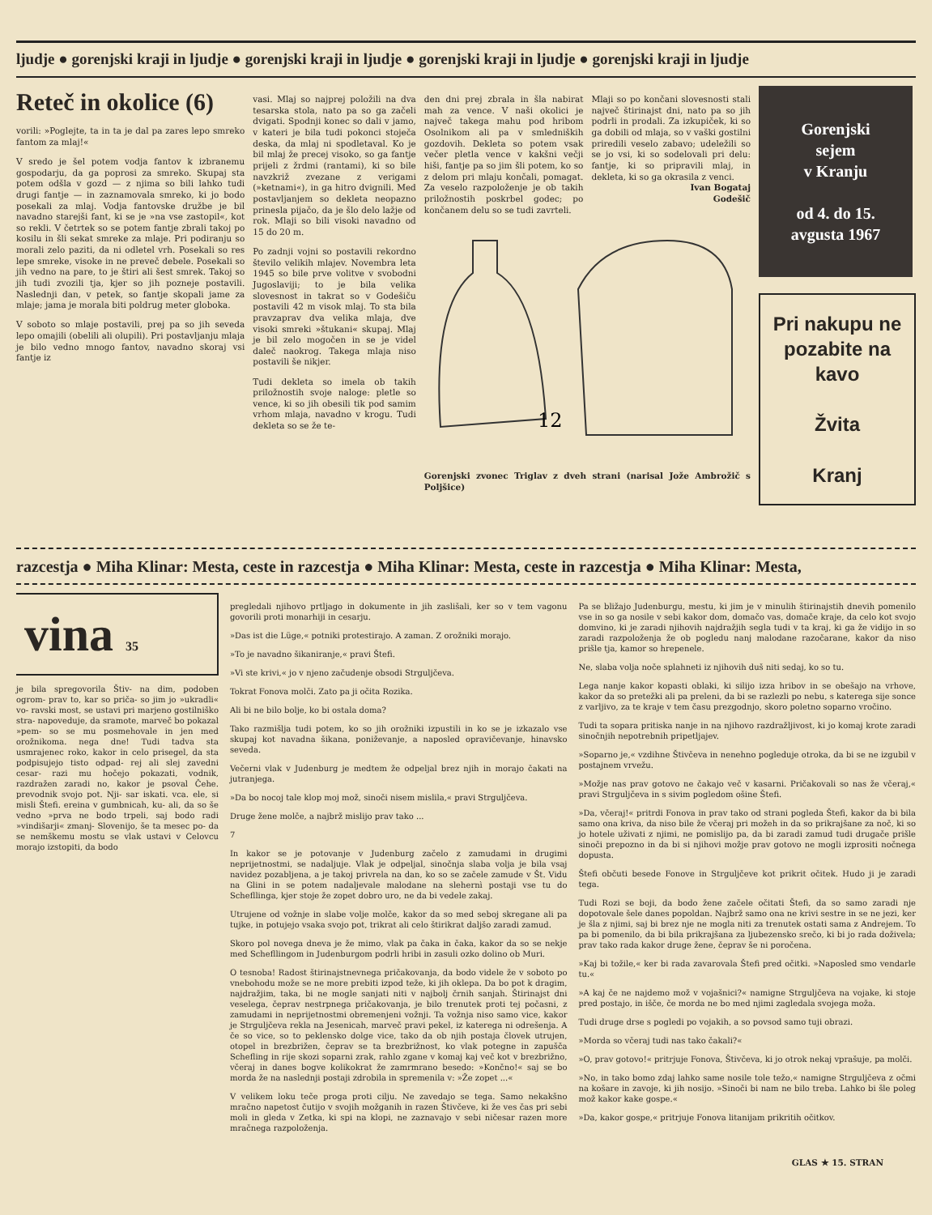ljudje ● gorenjski kraji in ljudje ● gorenjski kraji in ljudje ● gorenjski kraji in ljudje ● gorenjski kraji in ljudje
Reteč in okolice (6)
vorili: »Poglejte, ta in ta je dal pa zares lepo smreko fantom za mlaj!«
V sredo je šel potem vodja fantov k izbranemu gospodarju, da ga poprosi za smreko. Skupaj sta potem odšla v gozd — z njima so bili lahko tudi drugi fantje — in zaznamovala smreko, ki jo bodo posekali za mlaj. Vodja fantovske družbe je bil navadno starejši fant, ki se je »na vse zastopil«, kot so rekli. V četrtek so se potem fantje zbrali takoj po kosilu in šli sekat smreke za mlaje. Pri podiranju so morali zelo paziti, da ni odletel vrh. Posekali so res lepe smreke, visoke in ne preveč debele. Posekali so jih vedno na pare, to je štiri ali šest smrek. Takoj so jih tudi zvozili tja, kjer so jih pozneje postavili. Naslednji dan, v petek, so fantje skopali jame za mlaje; jama je morala biti poldrug meter globoka.
V soboto so mlaje postavili, prej pa so jih seveda lepo omajili (obelili ali olupili). Pri postavljanju mlaja je bilo vedno mnogo fantov, navadno skoraj vsi fantje iz
vasi. Mlaj so najprej položili na dva tesarska stola, nato pa so ga začeli dvigati. Spodnji konec so dali v jamo, v kateri je bila tudi pokonci stoječa deska, da mlaj ni spodletaval. Ko je bil mlaj že precej visoko, so ga fantje prijeli z žrdmi (rantami), ki so bile navzkriž zvezane z verigami (»ketnami«), in ga hitro dvignili. Med postavljanjem so dekleta neopazno prinesla pijačo, da je šlo delo lažje od rok. Mlaji so bili visoki navadno od 15 do 20 m.
Po zadnji vojni so postavili rekordno število velikih mlajev. Novembra leta 1945 so bile prve volitve v svobodni Jugoslaviji; to je bila velika slovesnost in takrat so v Godešiču postavili 42 m visok mlaj. To sta bila pravzaprav dva velika mlaja, dve visoki smreki »štukani« skupaj. Mlaj je bil zelo mogočen in se je videl daleč naokrog. Takega mlaja niso postavili še nikjer.
Tudi dekleta so imela ob takih priložnostih svoje naloge: pletle so vence, ki so jih obesili tik pod samim vrhom mlaja, navadno v krogu. Tudi dekleta so se že te-
den dni prej zbrala in šla nabirat mah za vence. V naši okolici je največ takega mahu pod hribom Osolnikom ali pa v smledniških gozdovih. Dekleta so potem vsak večer pletla vence v kakšni večji hiši, fantje pa so jim šli potem, ko so z delom pri mlaju končali, pomagat. Za veselo razpoloženje je ob takih priložnostih poskrbel godec; po končanem delu so se tudi zavrteli.
Mlaji so po končani slovesnosti stali največ štirinajst dni, nato pa so jih podrli in prodali. Za izkupiček, ki so ga dobili od mlaja, so v vaški gostilni priredili veselo zabavo; udeležili so se jo vsi, ki so sodelovali pri delu: fantje, ki so pripravili mlaj, in dekleta, ki so ga okrasila z venci.
Ivan Bogataj
Godešič
12
Gorenjski zvonec Triglav z dveh strani (narisal Jože Ambrožič s Poljšice)
Gorenjski
sejem
v Kranju
od 4. do 15.
avgusta 1967
Pri nakupu ne pozabite na kavo
Žvita
Kranj
razcestja ● Miha Klinar: Mesta, ceste in razcestja ● Miha Klinar: Mesta, ceste in razcestja ● Miha Klinar: Mesta,
vina 35
je bila spregovorila Štiv- na dim, podoben ogrom- prav to, kar so priča- so jim jo »ukradli« vo- ravski most, se ustavi pri marjeno gostilniško stra- napoveduje, da sramote, marveč bo pokazal »pem- so se mu posmehovale in jen med orožnikoma. nega dne! Tudi tadva sta usmrajenec roko, kakor in celo prisegel, da sta podpisujejo tisto odpad- rej ali slej zavedni cesar- razi mu hočejo pokazati, vodnik, razdražen zaradi no, kakor je psoval Čehe. prevodnik svojo pot. Nji- sar iskati. vca. ele, si misli Štefi. ereina v gumbnicah, ku- ali, da so še vedno »prva ne bodo trpeli, saj bodo radi »vindišarji« zmanj- Slovenijo, še ta mesec po- da se nemškemu mostu se vlak ustavi v Celovcu morajo izstopiti, da bodo
pregledali njihovo prtljago in dokumente in jih zaslišali, ker so v tem vagonu govorili proti monarhiji in cesarju.
»Das ist die Lüge,« potniki protestirajo. A zaman. Z orožniki morajo.
»To je navadno šikaniranje,« pravi Štefi.
»Vi ste krivi,« jo v njeno začudenje obsodi Strguljčeva.
Tokrat Fonova molči. Zato pa ji očita Rozika.
Ali bi ne bilo bolje, ko bi ostala doma?
Tako razmišlja tudi potem, ko so jih orožniki izpustili in ko se je izkazalo vse skupaj kot navadna šikana, poniževanje, a naposled opravičevanje, hinavsko seveda.
Večerni vlak v Judenburg je medtem že odpeljal brez njih in morajo čakati na jutranjega.
»Da bo nocoj tale klop moj mož, sinoči nisem mislila,« pravi Strguljčeva.
Druge žene molče, a najbrž mislijo prav tako ...
7
In kakor se je potovanje v Judenburg začelo z zamudami in drugimi neprijetnostmi, se nadaljuje. Vlak je odpeljal, sinočnja slaba volja je bila vsaj navidez pozabljena, a je takoj privrela na dan, ko so se začele zamude v Št. Vidu na Glini in se potem nadaljevale malodane na slehernì postaji vse tu do Schefllinga, kjer stoje že zopet dobro uro, ne da bi vedele zakaj.
Utrujene od vožnje in slabe volje molče, kakor da so med seboj skregane ali pa tujke, in potujejo vsaka svojo pot, trikrat ali celo štirikrat daljšo zaradi zamud.
Skoro pol novega dneva je že mimo, vlak pa čaka in čaka, kakor da so se nekje med Schefllingom in Judenburgom podrli hribi in zasuli ozko dolino ob Muri.
O tesnoba! Radost štirinajstnevnega pričakovanja, da bodo videle že v soboto po vnebohodu može se ne more prebiti izpod teže, ki jih oklepa. Da bo pot k dragim, najdražjim, taka, bi ne mogle sanjati niti v najbolj črnih sanjah. Štirinajst dni veselega, čeprav nestrpnega pričakovanja, je bilo trenutek proti tej počasni, z zamudami in neprijetnostmi obremenjeni vožnji. Ta vožnja niso samo vice, kakor je Strguljčeva rekla na Jesenicah, marveč pravi pekel, iz katerega ni odrešenja. A če so vice, so to peklensko dolge vice, tako da ob njih postaja človek utrujen, otopel in brezbrižen, čeprav se ta brezbrižnost, ko vlak potegne in zapušča Schefling in rije skozi soparni zrak, rahlo zgane v komaj kaj več kot v brezbrižno, včeraj in danes bogve kolikokrat že zamrmrano besedo: »Končno!« saj se bo morda že na naslednji postaji zdrobila in spremenila v: »Že zopet ...«
V velikem loku teče proga proti cilju. Ne zavedajo se tega. Samo nekakšno mračno napetost čutijo v svojih možganih in razen Štivčeve, ki že ves čas pri sebi moli in gleda v Zetka, ki spi na klopi, ne zaznavajo v sebi ničesar razen more mračnega razpoloženja.
Pa se bližajo Judenburgu, mestu, ki jim je v minulih štirinajstih dnevih pomenilo vse in so ga nosile v sebi kakor dom, domačo vas, domače kraje, da celo kot svojo domvino, ki je zaradi njihovih najdražjih segla tudi v ta kraj, ki ga že vidijo in so zaradi razpoloženja že ob pogledu nanj malodane razočarane, kakor da niso prišle tja, kamor so hrepenele.
Ne, slaba volja noče splahneti iz njihovih duš niti sedaj, ko so tu.
Lega nanje kakor kopasti oblaki, ki silijo izza hribov in se obešajo na vrhove, kakor da so pretežki ali pa preleni, da bi se razlezli po nebu, s katerega sije sonce z varljivo, za te kraje v tem času prezgodnjo, skoro poletno soparno vročino.
Tudi ta sopara pritiska nanje in na njihovo razdražljivost, ki jo komaj krote zaradi sinočnjih nepotrebnih pripetljajev.
»Soparno je,« vzdihne Štivčeva in nenehno pogleduje otroka, da bi se ne izgubil v postajnem vrvežu.
»Možje nas prav gotovo ne čakajo več v kasarni. Pričakovali so nas že včeraj,« pravi Strguljčeva in s sivim pogledom ošine Štefi.
»Da, včeraj!« pritrdi Fonova in prav tako od strani pogleda Štefi, kakor da bi bila samo ona kriva, da niso bile že včeraj pri možeh in da so prikrajšane za noč, ki so jo hotele uživati z njimi, ne pomislijo pa, da bi zaradi zamud tudi drugače prišle sinoči prepozno in da bi si njihovi možje prav gotovo ne mogli izprositi nočnega dopusta.
Štefi občuti besede Fonove in Strguljčeve kot prikrit očitek. Hudo ji je zaradi tega.
Tudi Rozi se boji, da bodo žene začele očitati Štefi, da so samo zaradi nje dopotovale šele danes popoldan. Najbrž samo ona ne krivi sestre in se ne jezi, ker je šla z njimi, saj bi brez nje ne mogla niti za trenutek ostati sama z Andrejem. To pa bi pomenilo, da bi bila prikrajšana za ljubezensko srečo, ki bi jo rada doživela; prav tako rada kakor druge žene, čeprav še ni poročena.
»Kaj bi tožile,« ker bi rada zavarovala Štefi pred očitki. »Naposled smo vendarle tu.«
»A kaj če ne najdemo mož v vojašnici?« namigne Strguljčeva na vojake, ki stoje pred postajo, in išče, če morda ne bo med njimi zagledala svojega moža.
Tudi druge drse s pogledi po vojakih, a so povsod samo tuji obrazi.
»Morda so včeraj tudi nas tako čakali?«
»O, prav gotovo!« pritrjuje Fonova, Štivčeva, ki jo otrok nekaj vprašuje, pa molči.
»No, in tako bomo zdaj lahko same nosile tole težo,« namigne Strguljčeva z očmi na košare in zavoje, ki jih nosijo. »Sinoči bi nam ne bilo treba. Lahko bi šle poleg mož kakor kake gospe.«
»Da, kakor gospe,« pritrjuje Fonova litanijam prikritih očitkov.
GLAS ★ 15. STRAN